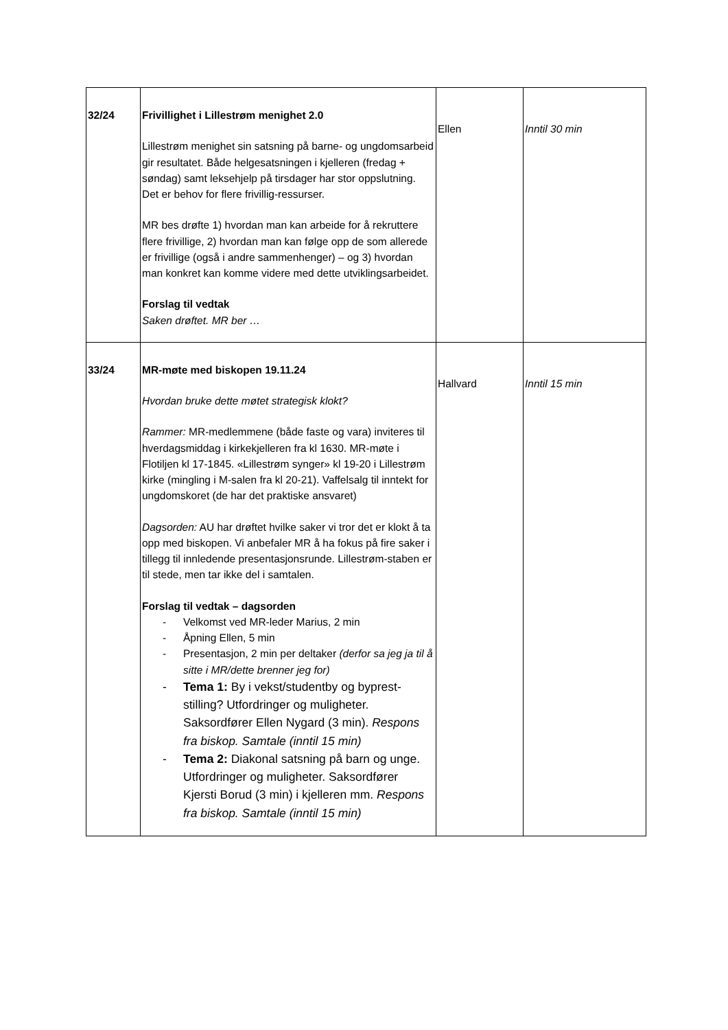| 32/24 | Frivillighet i Lillestrøm menighet 2.0 Lillestrøm menighet sin satsning på barne- og ungdomsarbeid gir resultatet. Både helgesatsningen i kjelleren (fredag + søndag) samt leksehjelp på tirsdager har stor oppslutning. Det er behov for flere frivillig-ressurser. MR bes drøfte 1) hvordan man kan arbeide for å rekruttere flere frivillige, 2) hvordan man kan følge opp de som allerede er frivillige (også i andre sammenhenger) – og 3) hvordan man konkret kan komme videre med dette utviklingsarbeidet. Forslag til vedtak Saken drøftet. MR ber … | Ellen | Inntil 30 min |
| 33/24 | MR-møte med biskopen 19.11.24 Hvordan bruke dette møtet strategisk klokt? Rammer: MR-medlemmene (både faste og vara) inviteres til hverdagsmiddag i kirkekjelleren fra kl 1630. MR-møte i Flotiljen kl 17-1845. «Lillestrøm synger» kl 19-20 i Lillestrøm kirke (mingling i M-salen fra kl 20-21). Vaffelsalg til inntekt for ungdomskoret (de har det praktiske ansvaret) Dagsorden: AU har drøftet hvilke saker vi tror det er klokt å ta opp med biskopen. Vi anbefaler MR å ha fokus på fire saker i tillegg til innledende presentasjonsrunde. Lillestrøm-staben er til stede, men tar ikke del i samtalen. Forslag til vedtak – dagsorden - Velkomst ved MR-leder Marius, 2 min - Åpning Ellen, 5 min - Presentasjon, 2 min per deltaker (derfor sa jeg ja til å sitte i MR/dette brenner jeg for) - Tema 1: By i vekst/studentby og byprest-stilling? Utfordringer og muligheter. Saksordfører Ellen Nygard (3 min). Respons fra biskop. Samtale (inntil 15 min) - Tema 2: Diakonal satsning på barn og unge. Utfordringer og muligheter. Saksordfører Kjersti Borud (3 min) i kjelleren mm. Respons fra biskop. Samtale (inntil 15 min) | Hallvard | Inntil 15 min |